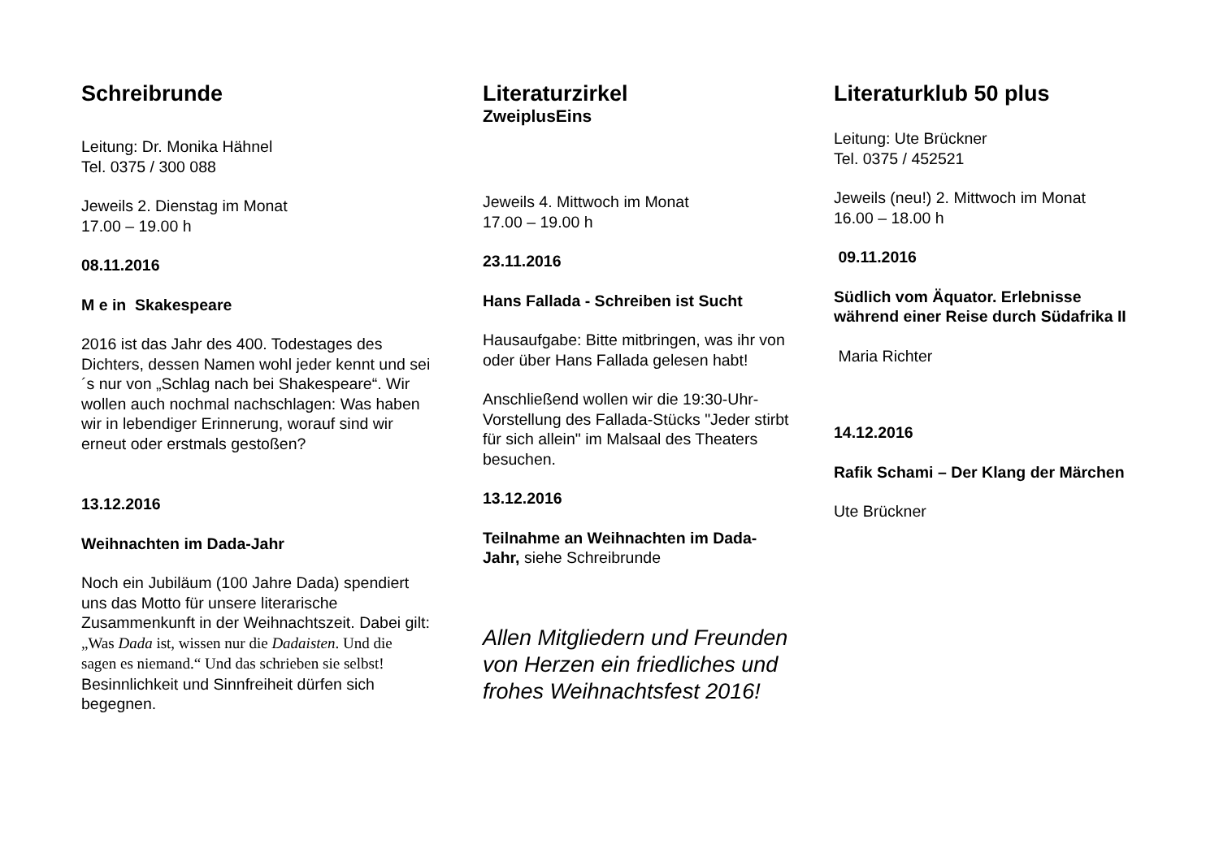Schreibrunde
Leitung: Dr. Monika Hähnel
Tel. 0375 / 300 088
Jeweils 2. Dienstag im Monat
17.00 – 19.00 h
08.11.2016
M e in Skakespeare
2016 ist das Jahr des 400. Todestages des Dichters, dessen Namen wohl jeder kennt und sei´s nur von „Schlag nach bei Shakespeare“. Wir wollen auch nochmal nachschlagen: Was haben wir in lebendiger Erinnerung, worauf sind wir erneut oder erstmals gestoßen?
13.12.2016
Weihnachten im Dada-Jahr
Noch ein Jubiläum (100 Jahre Dada) spendiert uns das Motto für unsere literarische Zusammenkunft in der Weihnachtszeit. Dabei gilt: „Was Dada ist, wissen nur die Dadaisten. Und die sagen es niemand.“ Und das schrieben sie selbst! Besinnlichkeit und Sinnfreiheit dürfen sich begegnen.
Literaturzirkel
ZweiplusEins
Jeweils 4. Mittwoch im Monat
17.00 – 19.00 h
23.11.2016
Hans Fallada - Schreiben ist Sucht
Hausaufgabe: Bitte mitbringen, was ihr von oder über Hans Fallada gelesen habt!
Anschließend wollen wir die 19:30-Uhr-Vorstellung des Fallada-Stücks "Jeder stirbt für sich allein" im Malsaal des Theaters besuchen.
13.12.2016
Teilnahme an Weihnachten im Dada-Jahr, siehe Schreibrunde
Allen Mitgliedern und Freunden von Herzen ein friedliches und frohes Weihnachtsfest 2016!
Literaturklub 50 plus
Leitung: Ute Brückner
Tel. 0375 / 452521
Jeweils (neu!) 2. Mittwoch im Monat
16.00 – 18.00 h
09.11.2016
Südlich vom Äquator. Erlebnisse während einer Reise durch Südafrika II
Maria Richter
14.12.2016
Rafik Schami – Der Klang der Märchen
Ute Brückner